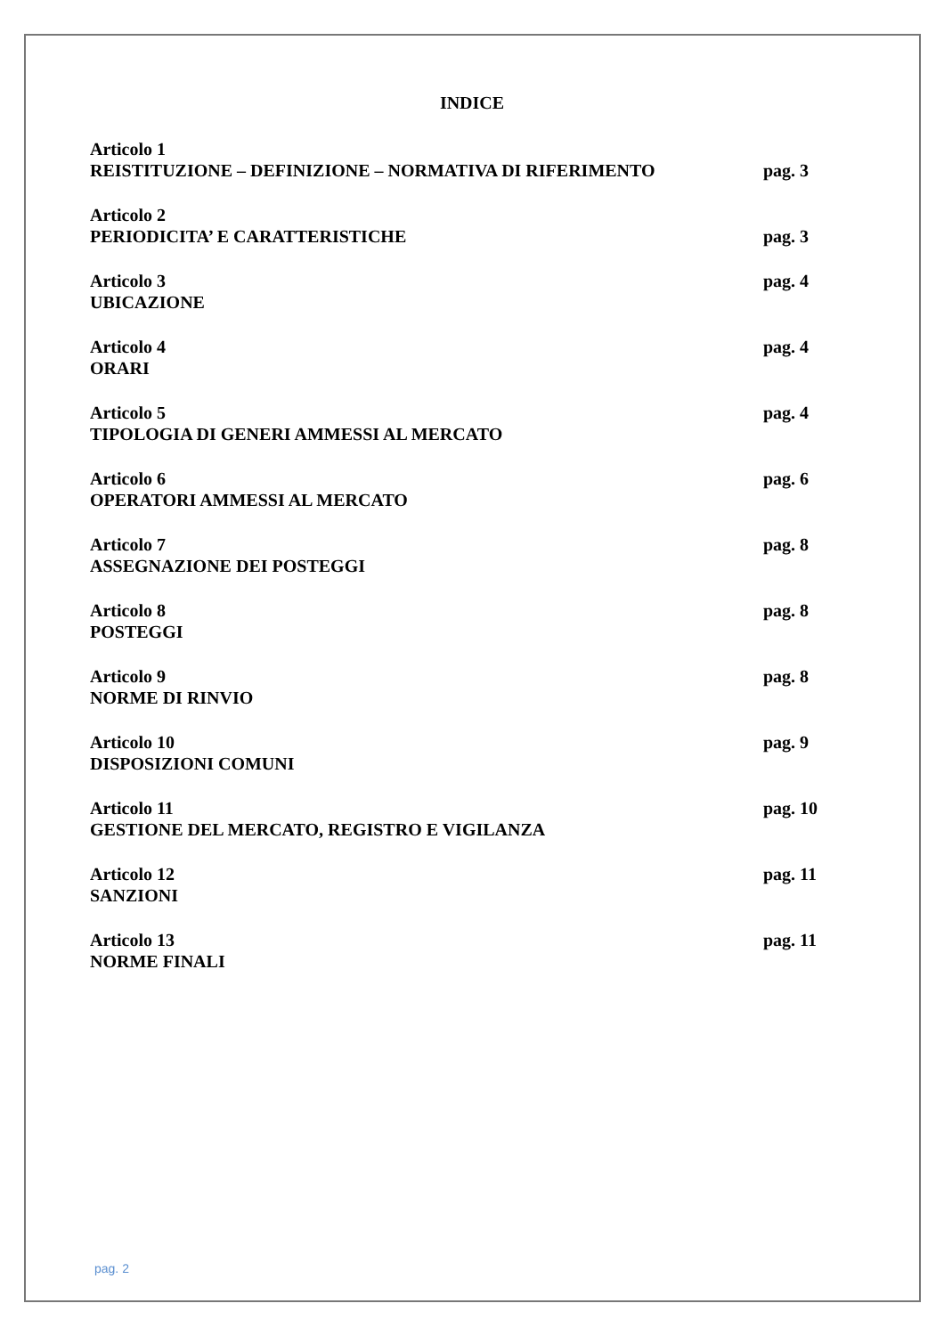INDICE
Articolo 1
REISTITUZIONE – DEFINIZIONE – NORMATIVA DI RIFERIMENTO
pag. 3
Articolo 2
PERIODICITA’ E CARATTERISTICHE
pag. 3
Articolo 3
UBICAZIONE
pag. 4
Articolo 4
ORARI
pag. 4
Articolo 5
TIPOLOGIA DI GENERI AMMESSI AL MERCATO
pag. 4
Articolo 6
OPERATORI AMMESSI AL MERCATO
pag. 6
Articolo 7
ASSEGNAZIONE DEI POSTEGGI
pag. 8
Articolo 8
POSTEGGI
pag. 8
Articolo 9
NORME DI RINVIO
pag. 8
Articolo 10
DISPOSIZIONI COMUNI
pag. 9
Articolo 11
GESTIONE DEL MERCATO, REGISTRO E VIGILANZA
pag. 10
Articolo 12
SANZIONI
pag. 11
Articolo 13
NORME FINALI
pag. 11
pag. 2